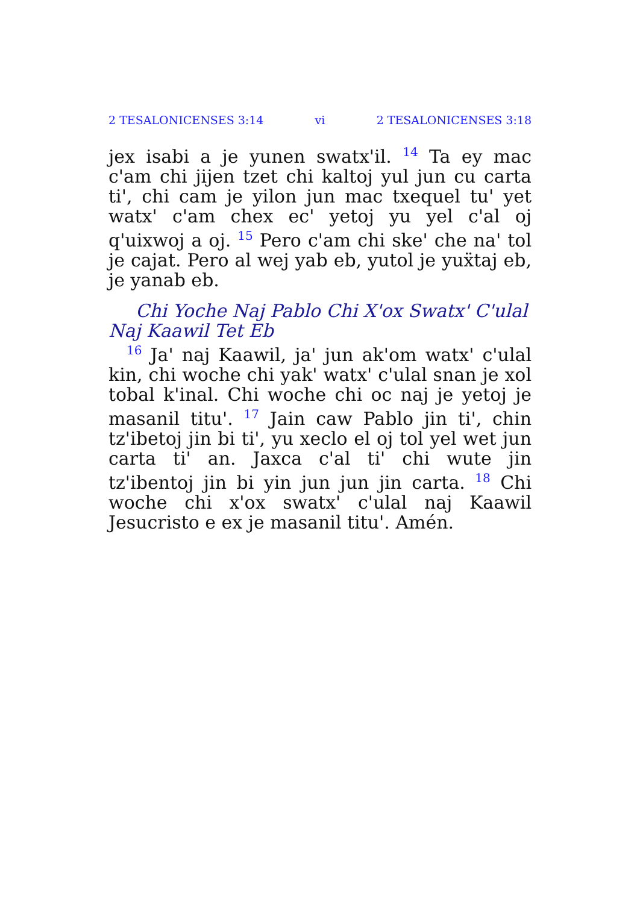2 TESALONICENSES 3:14 vi 2 TESALONICENSES 3:18
jex isabi a je yunen swatx'il. <sup>14</sup> Ta ey mac c'am chi jijen tzet chi kaltoj yul jun cu carta ti', chi cam je yilon jun mac txequel tu' yet watx' c'am chex ec' yetoj yu yel c'al oj q'uixwoj a oj. <sup>15</sup> Pero c'am chi ske' che na' tol je cajat. Pero al wej yab eb, yutol je yuẍtaj eb, je yanab eb.
Chi Yoche Naj Pablo Chi X'ox Swatx' C'ulal Naj Kaawil Tet Eb
<sup>16</sup> Ja' naj Kaawil, ja' jun ak'om watx' c'ulal kin, chi woche chi yak' watx' c'ulal snan je xol tobal k'inal. Chi woche chi oc naj je yetoj je masanil titu'. <sup>17</sup> Jain caw Pablo jin ti', chin tz'ibetoj jin bi ti', yu xeclo el oj tol yel wet jun carta ti' an. Jaxca c'al ti' chi wute jin tz'ibentoj jin bi yin jun jun jin carta. <sup>18</sup> Chi woche chi x'ox swatx' c'ulal naj Kaawil Jesucristo e ex je masanil titu'. Amén.